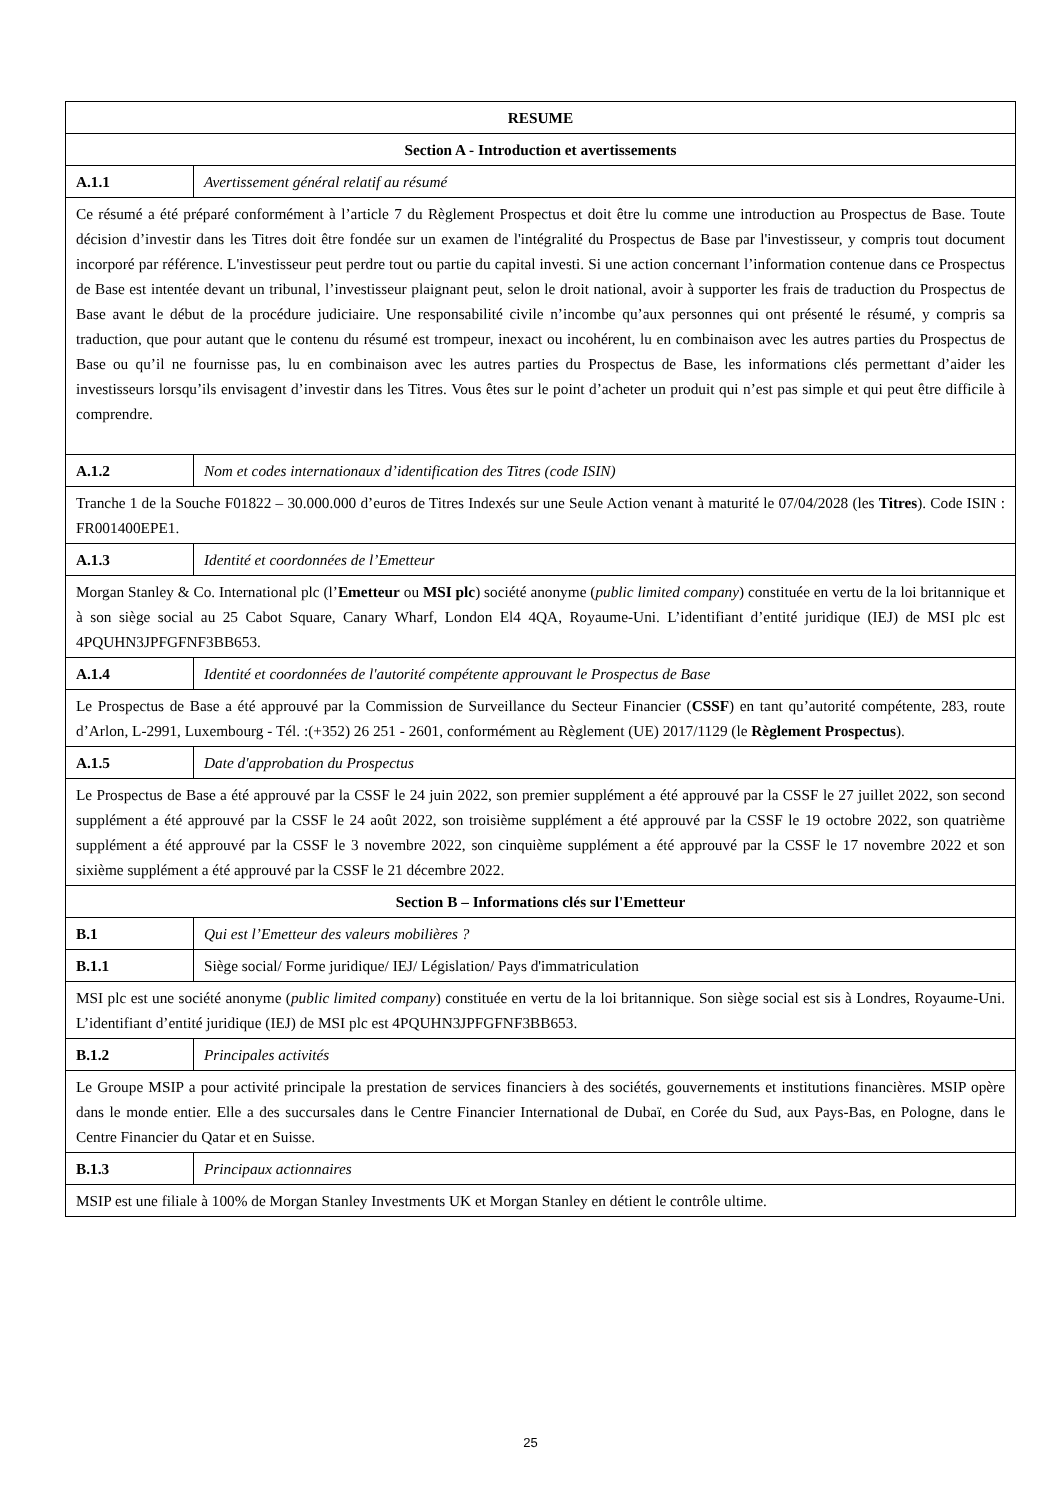| RESUME | |
| Section A - Introduction et avertissements | |
| A.1.1 | Avertissement général relatif au résumé |
| Ce résumé a été préparé conformément à l’article 7 du Règlement Prospectus et doit être lu comme une introduction au Prospectus de Base. Toute décision d’investir dans les Titres doit être fondée sur un examen de l'intégralité du Prospectus de Base par l'investisseur, y compris tout document incorporé par référence. L'investisseur peut perdre tout ou partie du capital investi. Si une action concernant l’information contenue dans ce Prospectus de Base est intentée devant un tribunal, l’investisseur plaignant peut, selon le droit national, avoir à supporter les frais de traduction du Prospectus de Base avant le début de la procédure judiciaire. Une responsabilité civile n’incombe qu’aux personnes qui ont présenté le résumé, y compris sa traduction, que pour autant que le contenu du résumé est trompeur, inexact ou incohérent, lu en combinaison avec les autres parties du Prospectus de Base ou qu’il ne fournisse pas, lu en combinaison avec les autres parties du Prospectus de Base, les informations clés permettant d’aider les investisseurs lorsqu’ils envisagent d’investir dans les Titres. Vous êtes sur le point d’acheter un produit qui n’est pas simple et qui peut être difficile à comprendre. | |
| A.1.2 | Nom et codes internationaux d’identification des Titres (code ISIN) |
| Tranche 1 de la Souche F01822 – 30.000.000 d’euros de Titres Indexés sur une Seule Action venant à maturité le 07/04/2028 (les Titres ). Code ISIN : FR001400EPE1. | |
| A.1.3 | Identité et coordonnées de l’Emetteur |
| Morgan Stanley & Co. International plc (l’ Emetteur ou MSI plc ) société anonyme ( public limited company ) constituée en vertu de la loi britannique et à son siège social au 25 Cabot Square, Canary Wharf, London El4 4QA, Royaume-Uni. L’identifiant d’entité juridique (IEJ) de MSI plc est 4PQUHN3JPFGFNF3BB653. | |
| A.1.4 | Identité et coordonnées de l'autorité compétente approuvant le Prospectus de Base |
| Le Prospectus de Base a été approuvé par la Commission de Surveillance du Secteur Financier ( CSSF ) en tant qu’autorité compétente, 283, route d’Arlon, L-2991, Luxembourg - Tél. :(+352) 26 251 - 2601, conformément au Règlement (UE) 2017/1129 (le Règlement Prospectus ). | |
| A.1.5 | Date d'approbation du Prospectus |
| Le Prospectus de Base a été approuvé par la CSSF le 24 juin 2022, son premier supplément a été approuvé par la CSSF le 27 juillet 2022, son second supplément a été approuvé par la CSSF le 24 août 2022, son troisième supplément a été approuvé par la CSSF le 19 octobre 2022, son quatrième supplément a été approuvé par la CSSF le 3 novembre 2022, son cinquième supplément a été approuvé par la CSSF le 17 novembre 2022 et son sixième supplément a été approuvé par la CSSF le 21 décembre 2022. | |
| Section B – Informations clés sur l'Emetteur | |
| B.1 | Qui est l’Emetteur des valeurs mobilières ? |
| B.1.1 | Siège social/ Forme juridique/ IEJ/ Législation/ Pays d'immatriculation |
| MSI plc est une société anonyme ( public limited company ) constituée en vertu de la loi britannique. Son siège social est sis à Londres, Royaume-Uni. L’identifiant d’entité juridique (IEJ) de MSI plc est 4PQUHN3JPFGFNF3BB653. | |
| B.1.2 | Principales activités |
| Le Groupe MSIP a pour activité principale la prestation de services financiers à des sociétés, gouvernements et institutions financières. MSIP opère dans le monde entier. Elle a des succursales dans le Centre Financier International de Dubaï, en Corée du Sud, aux Pays-Bas, en Pologne, dans le Centre Financier du Qatar et en Suisse. | |
| B.1.3 | Principaux actionnaires |
| MSIP est une filiale à 100% de Morgan Stanley Investments UK et Morgan Stanley en détient le contrôle ultime. | |
25